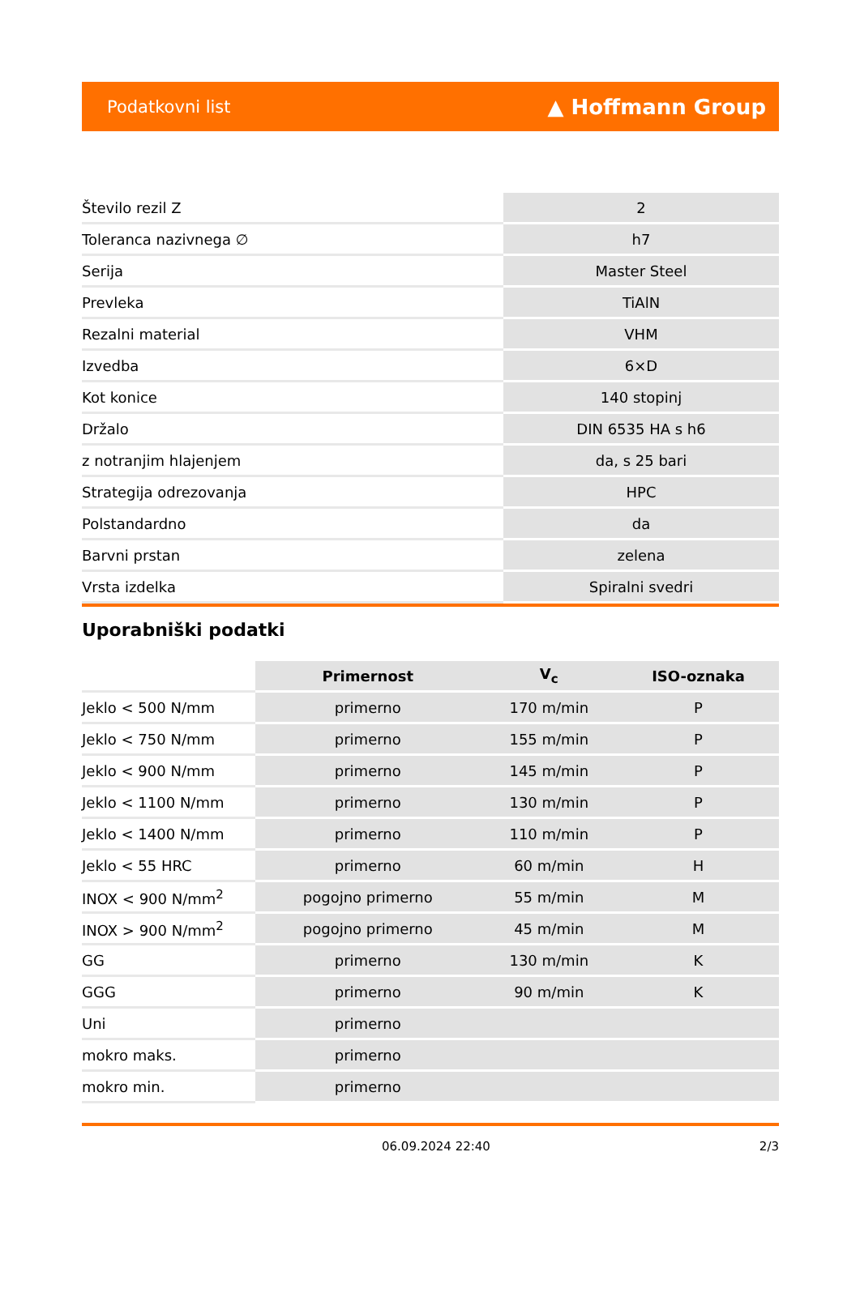Podatkovni list ▲ Hoffmann Group
| Število rezil Z | 2 |
| Toleranca nazivnega ∅ | h7 |
| Serija | Master Steel |
| Prevleka | TiAlN |
| Rezalni material | VHM |
| Izvedba | 6×D |
| Kot konice | 140 stopinj |
| Držalo | DIN 6535 HA s h6 |
| z notranjim hlajenjem | da, s 25 bari |
| Strategija odrezovanja | HPC |
| Polstandardno | da |
| Barvni prstan | zelena |
| Vrsta izdelka | Spiralni svedri |
Uporabniški podatki
| | Primernost | V<sub>c</sub> | ISO-oznaka |
| --- | --- | --- | --- |
| Jeklo < 500 N/mm | primerno | 170 m/min | P |
| Jeklo < 750 N/mm | primerno | 155 m/min | P |
| Jeklo < 900 N/mm | primerno | 145 m/min | P |
| Jeklo < 1100 N/mm | primerno | 130 m/min | P |
| Jeklo < 1400 N/mm | primerno | 110 m/min | P |
| Jeklo < 55 HRC | primerno | 60 m/min | H |
| INOX < 900 N/mm<sup>2</sup> | pogojno primerno | 55 m/min | M |
| INOX > 900 N/mm<sup>2</sup> | pogojno primerno | 45 m/min | M |
| GG | primerno | 130 m/min | K |
| GGG | primerno | 90 m/min | K |
| Uni | primerno | | |
| mokro maks. | primerno | | |
| mokro min. | primerno | | |
06.09.2024 22:40 2/3